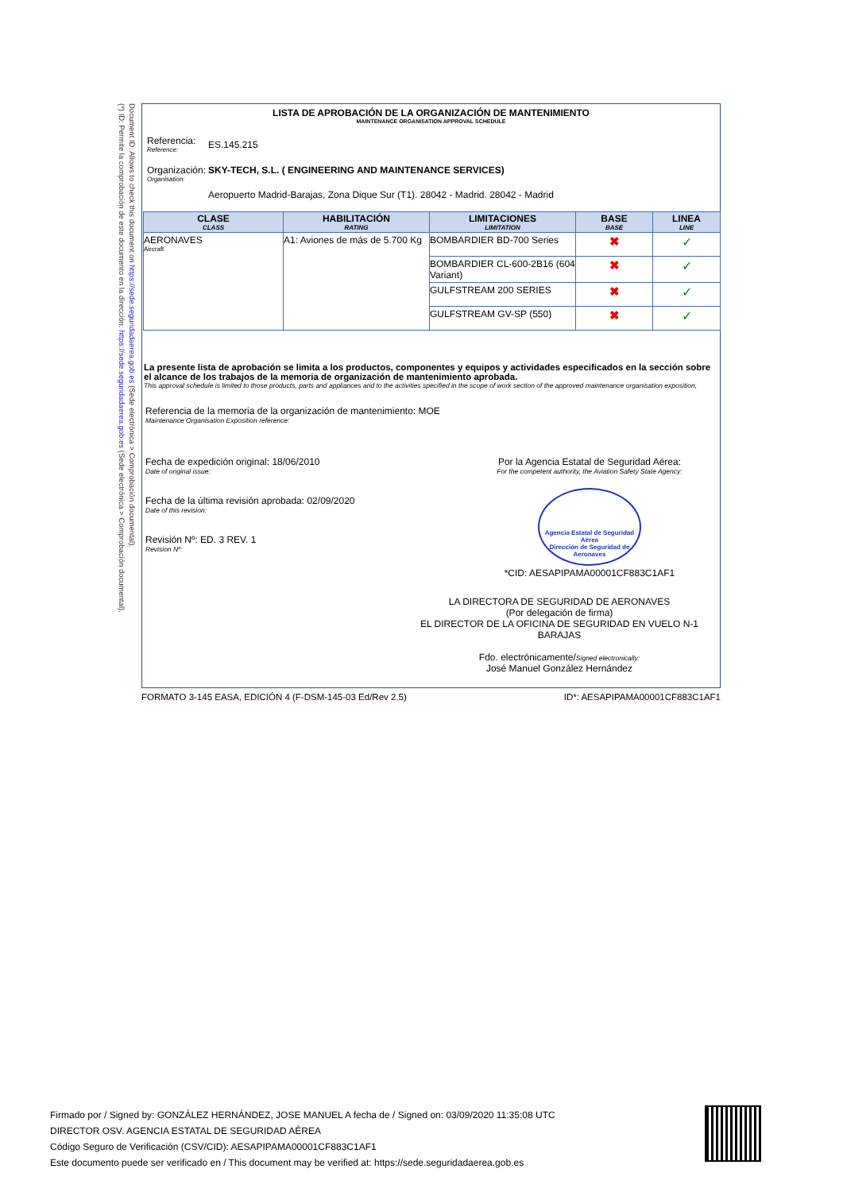(*) ID: Permite la comprobación de este documento en la dirección: https://sede.seguridadaerea.gob.es (Sede electrónica > Comprobación documental).
Document ID: Allows to check this document on https://sede.seguridadaerea.gob.es (Sede electrónica > Comprobación documental).
LISTA DE APROBACIÓN DE LA ORGANIZACIÓN DE MANTENIMIENTO
MAINTENANCE ORGANISATION APPROVAL SCHEDULE
Referencia:
Reference:
ES.145.215
Organización:
Organisation:
SKY-TECH, S.L. ( ENGINEERING AND MAINTENANCE SERVICES)
Aeropuerto Madrid-Barajas, Zona Dique Sur (T1). 28042 - Madrid. 28042 - Madrid
| CLASE CLASS | HABILITACIÓN RATING | LIMITACIONES LIMITATION | BASE BASE | LINEA LINE |
| --- | --- | --- | --- | --- |
| AERONAVES Aircraft | A1: Aviones de más de 5.700 Kg | BOMBARDIER BD-700 Series | ✖ | ✓ |
| | | BOMBARDIER CL-600-2B16 (604 Variant) | ✖ | ✓ |
| | | GULFSTREAM 200 SERIES | ✖ | ✓ |
| | | GULFSTREAM GV-SP (550) | ✖ | ✓ |
La presente lista de aprobación se limita a los productos, componentes y equipos y actividades especificados en la sección sobre el alcance de los trabajos de la memoria de organización de mantenimiento aprobada.
This approval schedule is limited to those products, parts and appliances and to the activities specified in the scope of work section of the approved maintenance organisation exposition,
Referencia de la memoria de la organización de mantenimiento: MOE
Maintenance Organisation Exposition reference:
Fecha de expedición original: 18/06/2010
Date of original issue:
Fecha de la última revisión aprobada: 02/09/2020
Date of this revision:
Revisión Nº: ED. 3 REV. 1
Revision Nº:
Por la Agencia Estatal de Seguridad Aérea:
For the competent authority, the Aviation Safety State Agency:
Agencia Estatal de Seguridad Aérea
Dirección de Seguridad de Aeronaves
*CID: AESAPIPAMA00001CF883C1AF1
LA DIRECTORA DE SEGURIDAD DE AERONAVES
(Por delegación de firma)
EL DIRECTOR DE LA OFICINA DE SEGURIDAD EN VUELO N-1 BARAJAS
Fdo. electrónicamente/Signed electronically:
José Manuel González Hernández
FORMATO 3-145 EASA, EDICIÓN 4 (F-DSM-145-03 Ed/Rev 2.5) ID*: AESAPIPAMA00001CF883C1AF1
Firmado por / Signed by: GONZÁLEZ HERNÁNDEZ, JOSE MANUEL A fecha de / Signed on: 03/09/2020 11:35:08 UTC
DIRECTOR OSV. AGENCIA ESTATAL DE SEGURIDAD AÉREA
Código Seguro de Verificación (CSV/CID): AESAPIPAMA00001CF883C1AF1
Este documento puede ser verificado en / This document may be verified at: https://sede.seguridadaerea.gob.es